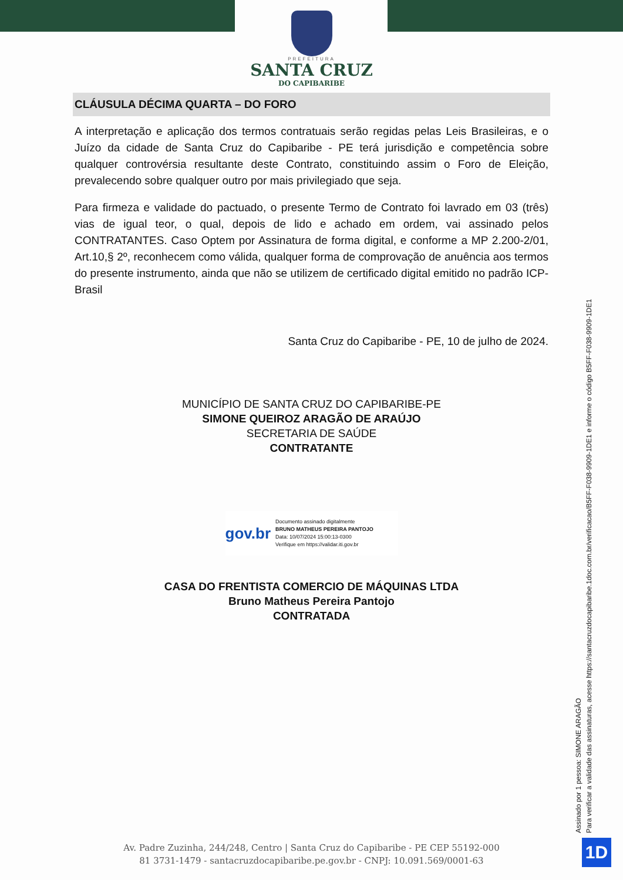PREFEITURA
SANTA CRUZ
DO CAPIBARIBE
CLÁUSULA DÉCIMA QUARTA – DO FORO
A interpretação e aplicação dos termos contratuais serão regidas pelas Leis Brasileiras, e o Juízo da cidade de Santa Cruz do Capibaribe - PE terá jurisdição e competência sobre qualquer controvérsia resultante deste Contrato, constituindo assim o Foro de Eleição, prevalecendo sobre qualquer outro por mais privilegiado que seja.
Para firmeza e validade do pactuado, o presente Termo de Contrato foi lavrado em 03 (três) vias de igual teor, o qual, depois de lido e achado em ordem, vai assinado pelos CONTRATANTES. Caso Optem por Assinatura de forma digital, e conforme a MP 2.200-2/01, Art.10,§ 2º, reconhecem como válida, qualquer forma de comprovação de anuência aos termos do presente instrumento, ainda que não se utilizem de certificado digital emitido no padrão ICP-Brasil
Santa Cruz do Capibaribe - PE, 10 de julho de 2024.
MUNICÍPIO DE SANTA CRUZ DO CAPIBARIBE-PE
SIMONE QUEIROZ ARAGÃO DE ARAÚJO
SECRETARIA DE SAÚDE
CONTRATANTE
gov.br
Documento assinado digitalmente
BRUNO MATHEUS PEREIRA PANTOJO
Data: 10/07/2024 15:00:13-0300
Verifique em https://validar.iti.gov.br
CASA DO FRENTISTA COMERCIO DE MÁQUINAS LTDA
Bruno Matheus Pereira Pantojo
CONTRATADA
Assinado por 1 pessoa: SIMONE ARAGÃO
Para verificar a validade das assinaturas, acesse https://santacruzdocapibaribe.1doc.com.br/verificacao/B5FF-F038-9909-1DE1 e informe o código B5FF-F038-9909-1DE1
Av. Padre Zuzinha, 244/248, Centro | Santa Cruz do Capibaribe - PE CEP 55192-000
81 3731-1479 - santacruzdocapibaribe.pe.gov.br - CNPJ: 10.091.569/0001-63
1D